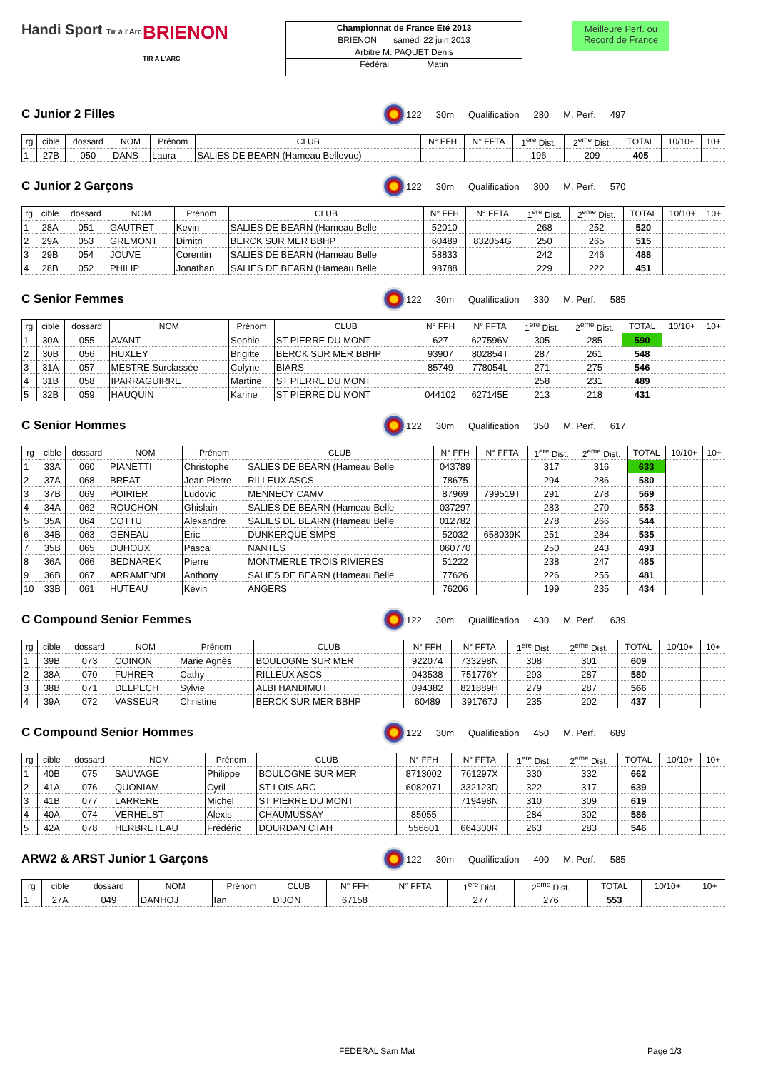Handi Sport Tir à l'Arc
BRIENON
TIR A L'ARC
Championnat de France Eté 2013
BRIENON samedi 22 juin 2013
Arbitre M. PAQUET Denis
Fédéral Matin
Meilleure Perf. ou Record de France
C Junior 2 Filles
122 30m Qualification 280 M. Perf. 497
| rg | cible | dossard | NOM | Prénom | CLUB | N° FFH | N° FFTA | 1<sup>ere</sup> Dist. | 2<sup>eme</sup> Dist. | TOTAL | 10/10+ | 10+ |
| --- | --- | --- | --- | --- | --- | --- | --- | --- | --- | --- | --- | --- |
| 1 | 27B | 050 | DANS | Laura | SALIES DE BEARN (Hameau Bellevue) | | | 196 | 209 | 405 | | |
C Junior 2 Garçons
122 30m Qualification 300 M. Perf. 570
| rg | cible | dossard | NOM | Prénom | CLUB | N° FFH | N° FFTA | 1<sup>ere</sup> Dist. | 2<sup>eme</sup> Dist. | TOTAL | 10/10+ | 10+ |
| --- | --- | --- | --- | --- | --- | --- | --- | --- | --- | --- | --- | --- |
| 1 | 28A | 051 | GAUTRET | Kevin | SALIES DE BEARN (Hameau Belle | 52010 | | 268 | 252 | 520 | | |
| 2 | 29A | 053 | GREMONT | Dimitri | BERCK SUR MER BBHP | 60489 | 832054G | 250 | 265 | 515 | | |
| 3 | 29B | 054 | JOUVE | Corentin | SALIES DE BEARN (Hameau Belle | 58833 | | 242 | 246 | 488 | | |
| 4 | 28B | 052 | PHILIP | Jonathan | SALIES DE BEARN (Hameau Belle | 98788 | | 229 | 222 | 451 | | |
C Senior Femmes
122 30m Qualification 330 M. Perf. 585
| rg | cible | dossard | NOM | Prénom | CLUB | N° FFH | N° FFTA | 1<sup>ere</sup> Dist. | 2<sup>eme</sup> Dist. | TOTAL | 10/10+ | 10+ |
| --- | --- | --- | --- | --- | --- | --- | --- | --- | --- | --- | --- | --- |
| 1 | 30A | 055 | AVANT | Sophie | ST PIERRE DU MONT | 627 | 627596V | 305 | 285 | 590 | | |
| 2 | 30B | 056 | HUXLEY | Brigitte | BERCK SUR MER BBHP | 93907 | 802854T | 287 | 261 | 548 | | |
| 3 | 31A | 057 | MESTRE Surclassée | Colyne | BIARS | 85749 | 778054L | 271 | 275 | 546 | | |
| 4 | 31B | 058 | IPARRAGUIRRE | Martine | ST PIERRE DU MONT | | | 258 | 231 | 489 | | |
| 5 | 32B | 059 | HAUQUIN | Karine | ST PIERRE DU MONT | 044102 | 627145E | 213 | 218 | 431 | | |
C Senior Hommes
122 30m Qualification 350 M. Perf. 617
| rg | cible | dossard | NOM | Prénom | CLUB | N° FFH | N° FFTA | 1<sup>ere</sup> Dist. | 2<sup>eme</sup> Dist. | TOTAL | 10/10+ | 10+ |
| --- | --- | --- | --- | --- | --- | --- | --- | --- | --- | --- | --- | --- |
| 1 | 33A | 060 | PIANETTI | Christophe | SALIES DE BEARN (Hameau Belle | 043789 | | 317 | 316 | 633 | | |
| 2 | 37A | 068 | BREAT | Jean Pierre | RILLEUX ASCS | 78675 | | 294 | 286 | 580 | | |
| 3 | 37B | 069 | POIRIER | Ludovic | MENNECY CAMV | 87969 | 799519T | 291 | 278 | 569 | | |
| 4 | 34A | 062 | ROUCHON | Ghislain | SALIES DE BEARN (Hameau Belle | 037297 | | 283 | 270 | 553 | | |
| 5 | 35A | 064 | COTTU | Alexandre | SALIES DE BEARN (Hameau Belle | 012782 | | 278 | 266 | 544 | | |
| 6 | 34B | 063 | GENEAU | Eric | DUNKERQUE SMPS | 52032 | 658039K | 251 | 284 | 535 | | |
| 7 | 35B | 065 | DUHOUX | Pascal | NANTES | 060770 | | 250 | 243 | 493 | | |
| 8 | 36A | 066 | BEDNAREK | Pierre | MONTMERLE TROIS RIVIERES | 51222 | | 238 | 247 | 485 | | |
| 9 | 36B | 067 | ARRAMENDI | Anthony | SALIES DE BEARN (Hameau Belle | 77626 | | 226 | 255 | 481 | | |
| 10 | 33B | 061 | HUTEAU | Kevin | ANGERS | 76206 | | 199 | 235 | 434 | | |
C Compound Senior Femmes
122 30m Qualification 430 M. Perf. 639
| rg | cible | dossard | NOM | Prénom | CLUB | N° FFH | N° FFTA | 1<sup>ere</sup> Dist. | 2<sup>eme</sup> Dist. | TOTAL | 10/10+ | 10+ |
| --- | --- | --- | --- | --- | --- | --- | --- | --- | --- | --- | --- | --- |
| 1 | 39B | 073 | COINON | Marie Agnès | BOULOGNE SUR MER | 922074 | 733298N | 308 | 301 | 609 | | |
| 2 | 38A | 070 | FUHRER | Cathy | RILLEUX ASCS | 043538 | 751776Y | 293 | 287 | 580 | | |
| 3 | 38B | 071 | DELPECH | Sylvie | ALBI HANDIMUT | 094382 | 821889H | 279 | 287 | 566 | | |
| 4 | 39A | 072 | VASSEUR | Christine | BERCK SUR MER BBHP | 60489 | 391767J | 235 | 202 | 437 | | |
C Compound Senior Hommes
122 30m Qualification 450 M. Perf. 689
| rg | cible | dossard | NOM | Prénom | CLUB | N° FFH | N° FFTA | 1<sup>ere</sup> Dist. | 2<sup>eme</sup> Dist. | TOTAL | 10/10+ | 10+ |
| --- | --- | --- | --- | --- | --- | --- | --- | --- | --- | --- | --- | --- |
| 1 | 40B | 075 | SAUVAGE | Philippe | BOULOGNE SUR MER | 8713002 | 761297X | 330 | 332 | 662 | | |
| 2 | 41A | 076 | QUONIAM | Cyril | ST LOIS ARC | 6082071 | 332123D | 322 | 317 | 639 | | |
| 3 | 41B | 077 | LARRERE | Michel | ST PIERRE DU MONT | | 719498N | 310 | 309 | 619 | | |
| 4 | 40A | 074 | VERHELST | Alexis | CHAUMUSSAY | 85055 | | 284 | 302 | 586 | | |
| 5 | 42A | 078 | HERBRETEAU | Frédéric | DOURDAN CTAH | 556601 | 664300R | 263 | 283 | 546 | | |
ARW2 & ARST Junior 1 Garçons
122 30m Qualification 400 M. Perf. 585
| rg | cible | dossard | NOM | Prénom | CLUB | N° FFH | N° FFTA | 1<sup>ere</sup> Dist. | 2<sup>eme</sup> Dist. | TOTAL | 10/10+ | 10+ |
| --- | --- | --- | --- | --- | --- | --- | --- | --- | --- | --- | --- | --- |
| 1 | 27A | 049 | DANHOJ | Ian | DIJON | 67158 | | 277 | 276 | 553 | | |
FEDERAL Sam Mat Page 1/3